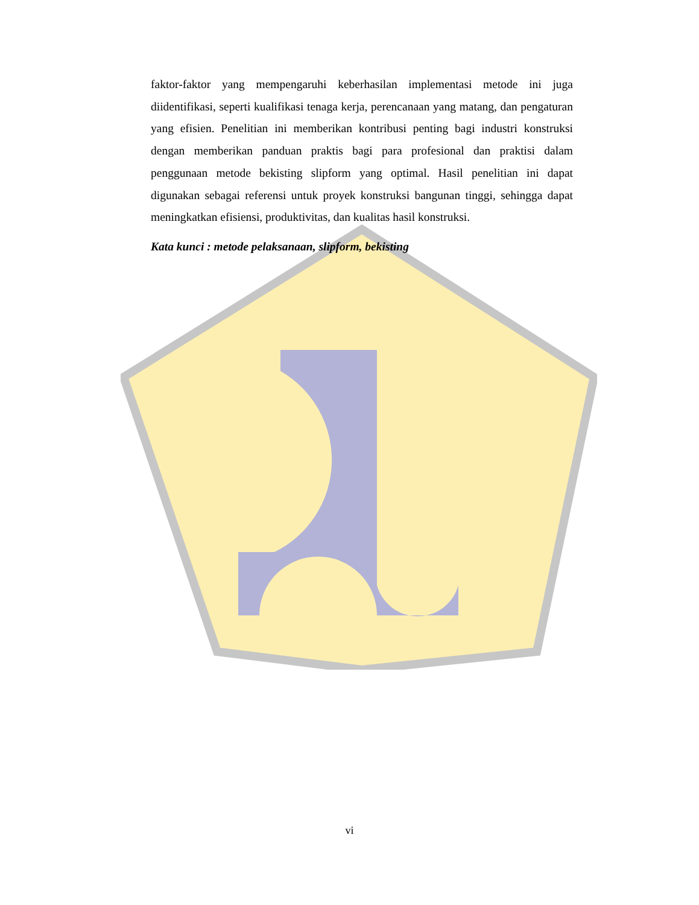faktor-faktor yang mempengaruhi keberhasilan implementasi metode ini juga diidentifikasi, seperti kualifikasi tenaga kerja, perencanaan yang matang, dan pengaturan yang efisien. Penelitian ini memberikan kontribusi penting bagi industri konstruksi dengan memberikan panduan praktis bagi para profesional dan praktisi dalam penggunaan metode bekisting slipform yang optimal. Hasil penelitian ini dapat digunakan sebagai referensi untuk proyek konstruksi bangunan tinggi, sehingga dapat meningkatkan efisiensi, produktivitas, dan kualitas hasil konstruksi.
Kata kunci : metode pelaksanaan, slipform, bekisting
vi